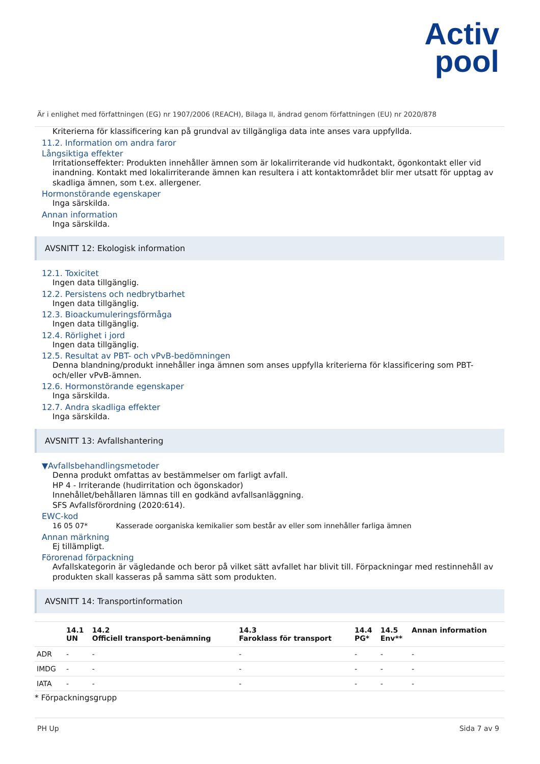Activ
pool
Är i enlighet med författningen (EG) nr 1907/2006 (REACH), Bilaga II, ändrad genom författningen (EU) nr 2020/878
Kriterierna för klassificering kan på grundval av tillgängliga data inte anses vara uppfyllda.
11.2. Information om andra faror
Långsiktiga effekter
Irritationseffekter: Produkten innehåller ämnen som är lokalirriterande vid hudkontakt, ögonkontakt eller vid inandning. Kontakt med lokalirriterande ämnen kan resultera i att kontaktområdet blir mer utsatt för upptag av skadliga ämnen, som t.ex. allergener.
Hormonstörande egenskaper
Inga särskilda.
Annan information
Inga särskilda.
AVSNITT 12: Ekologisk information
12.1. Toxicitet
Ingen data tillgänglig.
12.2. Persistens och nedbrytbarhet
Ingen data tillgänglig.
12.3. Bioackumuleringsförmåga
Ingen data tillgänglig.
12.4. Rörlighet i jord
Ingen data tillgänglig.
12.5. Resultat av PBT- och vPvB-bedömningen
Denna blandning/produkt innehåller inga ämnen som anses uppfylla kriterierna för klassificering som PBT- och/eller vPvB-ämnen.
12.6. Hormonstörande egenskaper
Inga särskilda.
12.7. Andra skadliga effekter
Inga särskilda.
AVSNITT 13: Avfallshantering
▼Avfallsbehandlingsmetoder
Denna produkt omfattas av bestämmelser om farligt avfall.
HP 4 - Irriterande (hudirritation och ögonskador)
Innehållet/behållaren lämnas till en godkänd avfallsanläggning.
SFS Avfallsförordning (2020:614).
EWC-kod
16 05 07* Kasserade oorganiska kemikalier som består av eller som innehåller farliga ämnen
Annan märkning
Ej tillämpligt.
Förorenad förpackning
Avfallskategorin är vägledande och beror på vilket sätt avfallet har blivit till. Förpackningar med restinnehåll av produkten skall kasseras på samma sätt som produkten.
AVSNITT 14: Transportinformation
| | 14.1 UN | 14.2 Officiell transport-benämning | 14.3 Faroklass för transport | 14.4 PG* | 14.5 Env** | Annan information |
| --- | --- | --- | --- | --- | --- | --- |
| ADR | - | - | - | - | - | - |
| IMDG | - | - | - | - | - | - |
| IATA | - | - | - | - | - | - |
* Förpackningsgrupp
PH Up Sida 7 av 9